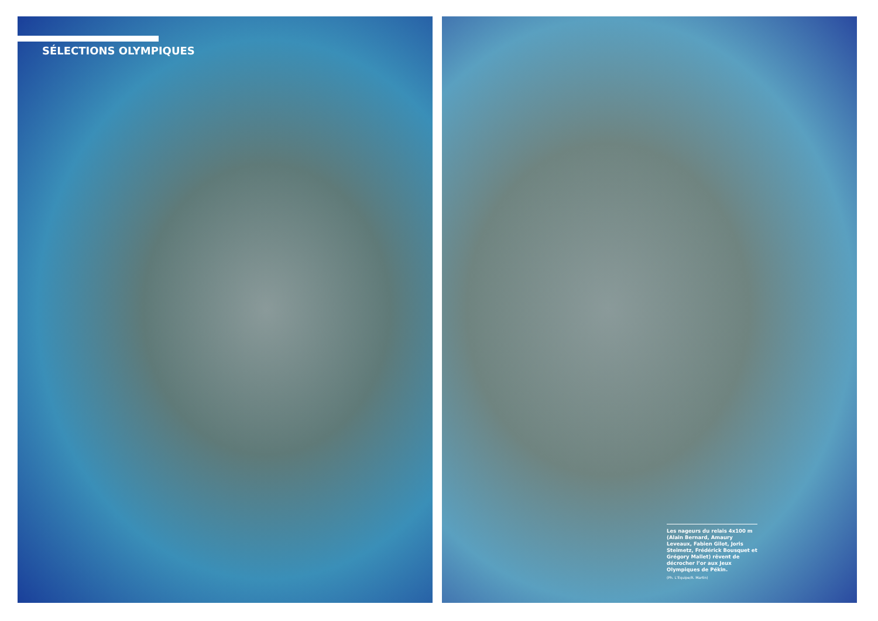SÉLECTIONS OLYMPIQUES
Les nageurs du relais 4x100 m (Alain Bernard, Amaury Leveaux, Fabien Gilot, Joris Steimetz, Frédérick Bousquet et Grégory Mallet) rêvent de décrocher l’or aux Jeux Olympiques de Pékin.
(Ph. L’Equipe/R. Martin)